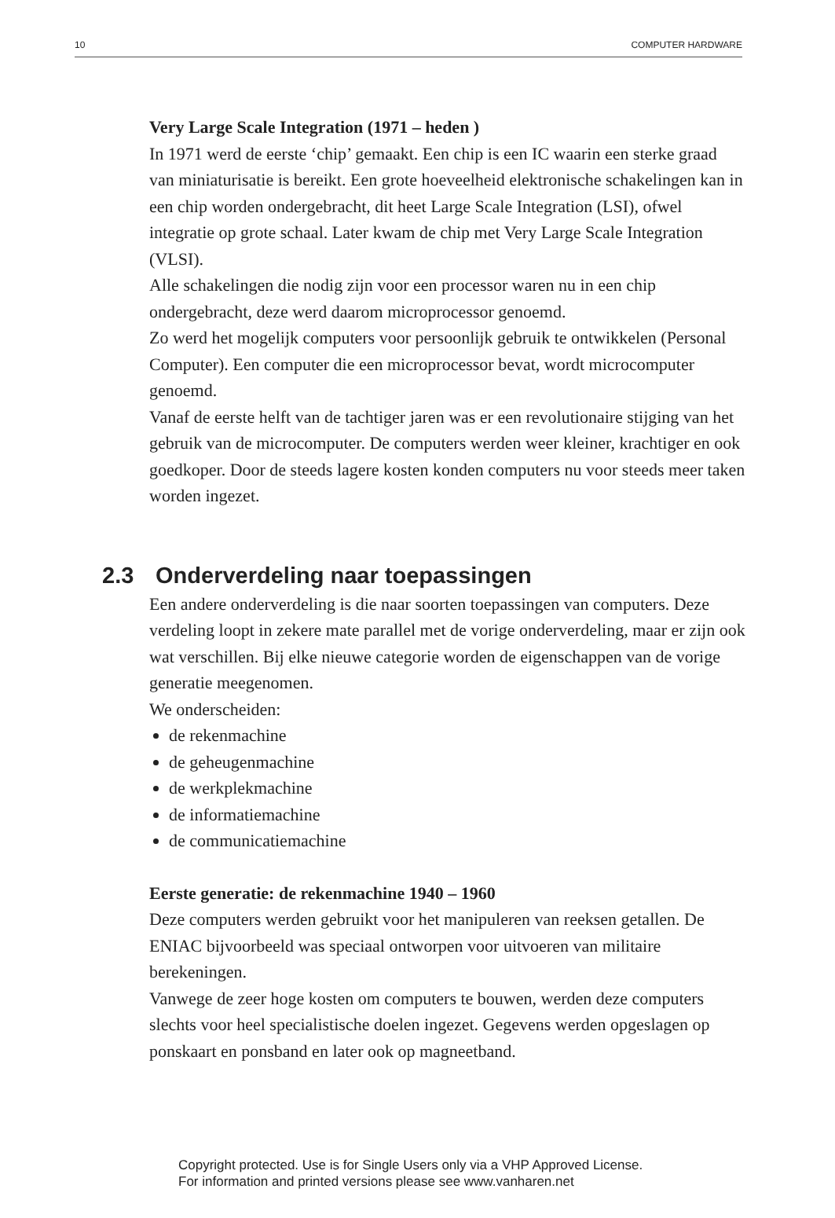10 COMPUTER HARDWARE
Very Large Scale Integration (1971 – heden )
In 1971 werd de eerste ‘chip’ gemaakt. Een chip is een IC waarin een sterke graad van miniaturisatie is bereikt. Een grote hoeveelheid elektronische schakelingen kan in een chip worden ondergebracht, dit heet Large Scale Integration (LSI), ofwel integratie op grote schaal. Later kwam de chip met Very Large Scale Integration (VLSI).
Alle schakelingen die nodig zijn voor een processor waren nu in een chip ondergebracht, deze werd daarom microprocessor genoemd.
Zo werd het mogelijk computers voor persoonlijk gebruik te ontwikkelen (Personal Computer). Een computer die een microprocessor bevat, wordt microcomputer genoemd.
Vanaf de eerste helft van de tachtiger jaren was er een revolutionaire stijging van het gebruik van de microcomputer. De computers werden weer kleiner, krachtiger en ook goedkoper. Door de steeds lagere kosten konden computers nu voor steeds meer taken worden ingezet.
2.3 Onderverdeling naar toepassingen
Een andere onderverdeling is die naar soorten toepassingen van computers. Deze verdeling loopt in zekere mate parallel met de vorige onderverdeling, maar er zijn ook wat verschillen. Bij elke nieuwe categorie worden de eigenschappen van de vorige generatie meegenomen.
We onderscheiden:
de rekenmachine
de geheugenmachine
de werkplekmachine
de informatiemachine
de communicatiemachine
Eerste generatie: de rekenmachine 1940 – 1960
Deze computers werden gebruikt voor het manipuleren van reeksen getallen. De ENIAC bijvoorbeeld was speciaal ontworpen voor uitvoeren van militaire berekeningen.
Vanwege de zeer hoge kosten om computers te bouwen, werden deze computers slechts voor heel specialistische doelen ingezet. Gegevens werden opgeslagen op ponskaart en ponsband en later ook op magneetband.
Copyright protected. Use is for Single Users only via a VHP Approved License.
For information and printed versions please see www.vanharen.net